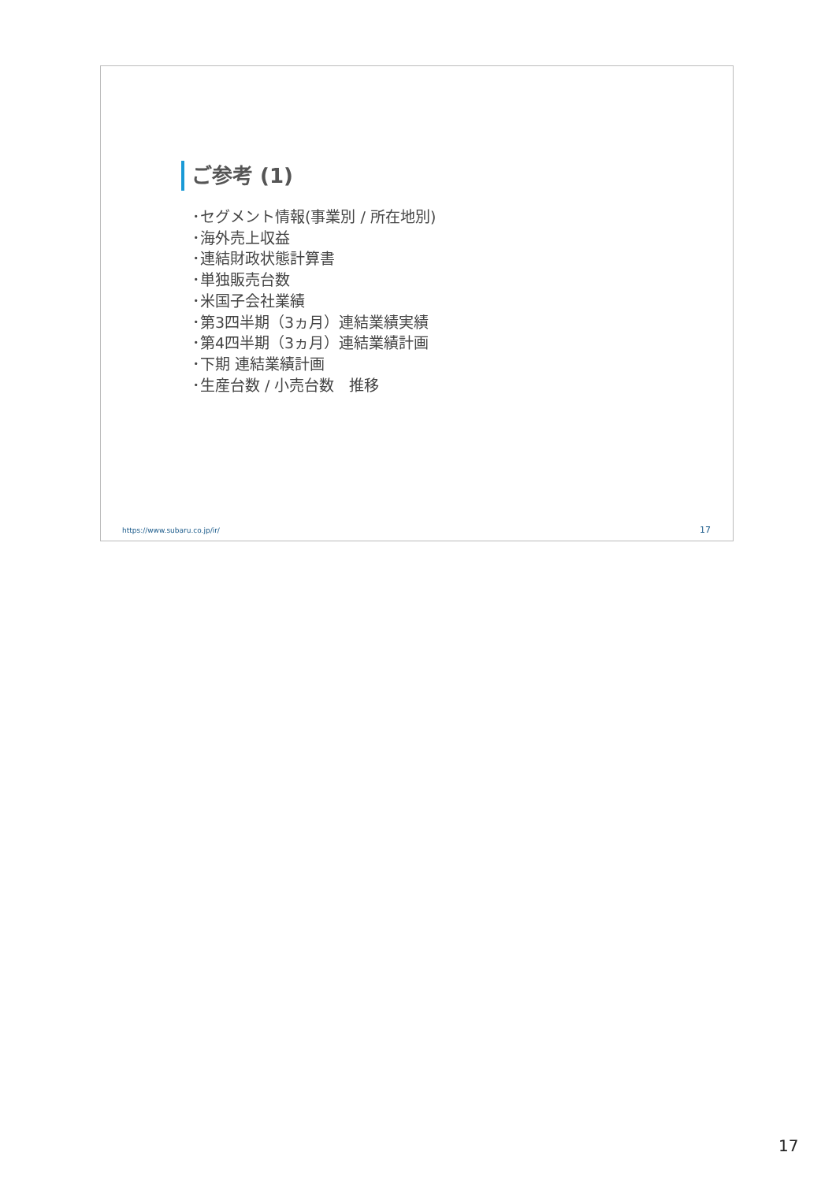ご参考 (1)
･セグメント情報(事業別 / 所在地別)
･海外売上収益
･連結財政状態計算書
･単独販売台数
･米国子会社業績
･第3四半期（3ヵ月）連結業績実績
･第4四半期（3ヵ月）連結業績計画
･下期 連結業績計画
･生産台数 / 小売台数　推移
https://www.subaru.co.jp/ir/ 17
17